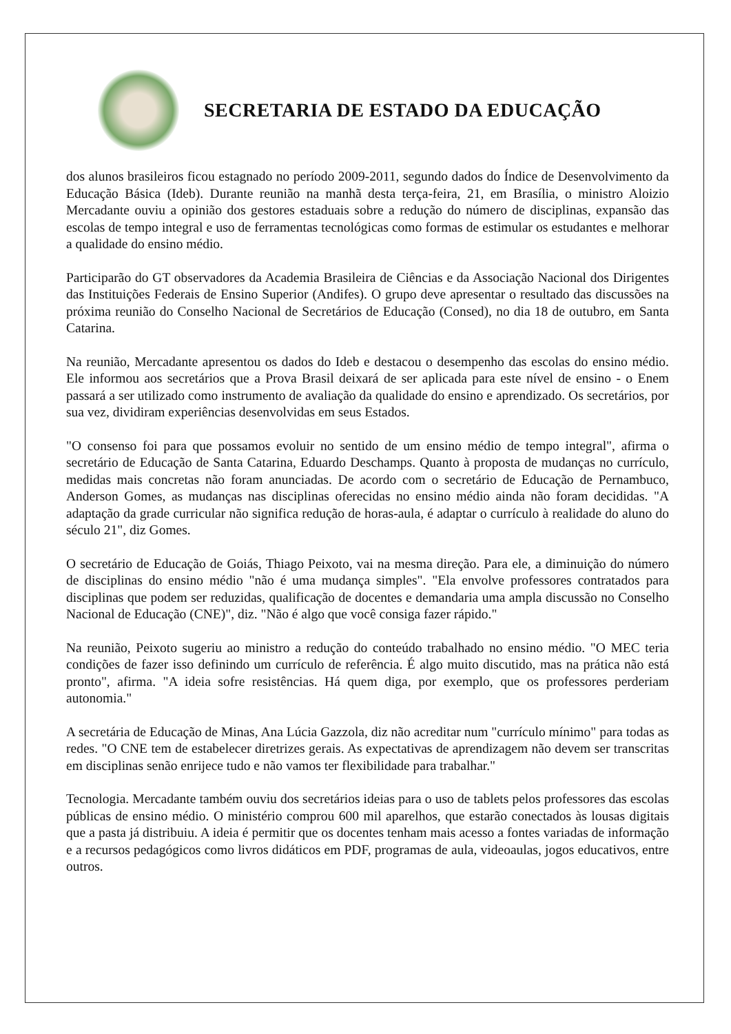SECRETARIA DE ESTADO DA EDUCAÇÃO
dos alunos brasileiros ficou estagnado no período 2009-2011, segundo dados do Índice de Desenvolvimento da Educação Básica (Ideb). Durante reunião na manhã desta terça-feira, 21, em Brasília, o ministro Aloizio Mercadante ouviu a opinião dos gestores estaduais sobre a redução do número de disciplinas, expansão das escolas de tempo integral e uso de ferramentas tecnológicas como formas de estimular os estudantes e melhorar a qualidade do ensino médio.
Participarão do GT observadores da Academia Brasileira de Ciências e da Associação Nacional dos Dirigentes das Instituições Federais de Ensino Superior (Andifes). O grupo deve apresentar o resultado das discussões na próxima reunião do Conselho Nacional de Secretários de Educação (Consed), no dia 18 de outubro, em Santa Catarina.
Na reunião, Mercadante apresentou os dados do Ideb e destacou o desempenho das escolas do ensino médio. Ele informou aos secretários que a Prova Brasil deixará de ser aplicada para este nível de ensino - o Enem passará a ser utilizado como instrumento de avaliação da qualidade do ensino e aprendizado. Os secretários, por sua vez, dividiram experiências desenvolvidas em seus Estados.
"O consenso foi para que possamos evoluir no sentido de um ensino médio de tempo integral", afirma o secretário de Educação de Santa Catarina, Eduardo Deschamps. Quanto à proposta de mudanças no currículo, medidas mais concretas não foram anunciadas. De acordo com o secretário de Educação de Pernambuco, Anderson Gomes, as mudanças nas disciplinas oferecidas no ensino médio ainda não foram decididas. "A adaptação da grade curricular não significa redução de horas-aula, é adaptar o currículo à realidade do aluno do século 21", diz Gomes.
O secretário de Educação de Goiás, Thiago Peixoto, vai na mesma direção. Para ele, a diminuição do número de disciplinas do ensino médio "não é uma mudança simples". "Ela envolve professores contratados para disciplinas que podem ser reduzidas, qualificação de docentes e demandaria uma ampla discussão no Conselho Nacional de Educação (CNE)", diz. "Não é algo que você consiga fazer rápido."
Na reunião, Peixoto sugeriu ao ministro a redução do conteúdo trabalhado no ensino médio. "O MEC teria condições de fazer isso definindo um currículo de referência. É algo muito discutido, mas na prática não está pronto", afirma. "A ideia sofre resistências. Há quem diga, por exemplo, que os professores perderiam autonomia."
A secretária de Educação de Minas, Ana Lúcia Gazzola, diz não acreditar num "currículo mínimo" para todas as redes. "O CNE tem de estabelecer diretrizes gerais. As expectativas de aprendizagem não devem ser transcritas em disciplinas senão enrijece tudo e não vamos ter flexibilidade para trabalhar."
Tecnologia. Mercadante também ouviu dos secretários ideias para o uso de tablets pelos professores das escolas públicas de ensino médio. O ministério comprou 600 mil aparelhos, que estarão conectados às lousas digitais que a pasta já distribuiu. A ideia é permitir que os docentes tenham mais acesso a fontes variadas de informação e a recursos pedagógicos como livros didáticos em PDF, programas de aula, videoaulas, jogos educativos, entre outros.